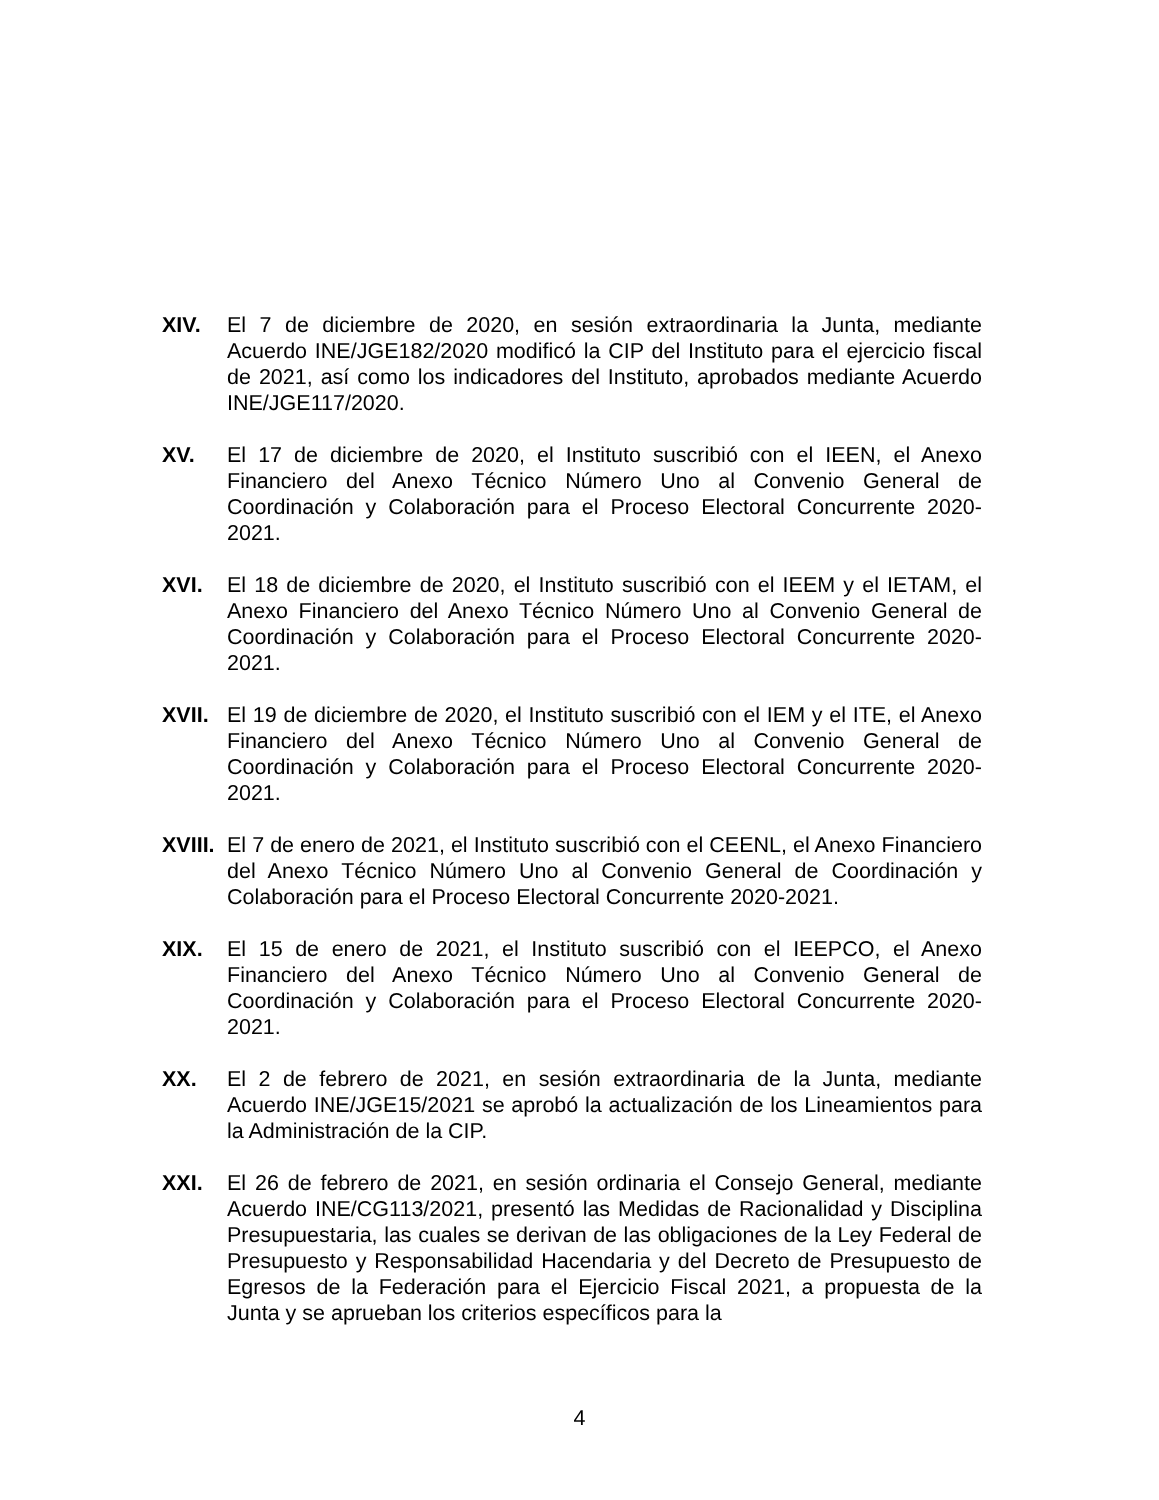XIV. El 7 de diciembre de 2020, en sesión extraordinaria la Junta, mediante Acuerdo INE/JGE182/2020 modificó la CIP del Instituto para el ejercicio fiscal de 2021, así como los indicadores del Instituto, aprobados mediante Acuerdo INE/JGE117/2020.
XV. El 17 de diciembre de 2020, el Instituto suscribió con el IEEN, el Anexo Financiero del Anexo Técnico Número Uno al Convenio General de Coordinación y Colaboración para el Proceso Electoral Concurrente 2020-2021.
XVI. El 18 de diciembre de 2020, el Instituto suscribió con el IEEM y el IETAM, el Anexo Financiero del Anexo Técnico Número Uno al Convenio General de Coordinación y Colaboración para el Proceso Electoral Concurrente 2020-2021.
XVII. El 19 de diciembre de 2020, el Instituto suscribió con el IEM y el ITE, el Anexo Financiero del Anexo Técnico Número Uno al Convenio General de Coordinación y Colaboración para el Proceso Electoral Concurrente 2020-2021.
XVIII.
El 7 de enero de 2021, el Instituto suscribió con el CEENL, el Anexo Financiero del Anexo Técnico Número Uno al Convenio General de Coordinación y Colaboración para el Proceso Electoral Concurrente 2020-2021.
XIX. El 15 de enero de 2021, el Instituto suscribió con el IEEPCO, el Anexo Financiero del Anexo Técnico Número Uno al Convenio General de Coordinación y Colaboración para el Proceso Electoral Concurrente 2020-2021.
XX. El 2 de febrero de 2021, en sesión extraordinaria de la Junta, mediante Acuerdo INE/JGE15/2021 se aprobó la actualización de los Lineamientos para la Administración de la CIP.
XXI. El 26 de febrero de 2021, en sesión ordinaria el Consejo General, mediante Acuerdo INE/CG113/2021, presentó las Medidas de Racionalidad y Disciplina Presupuestaria, las cuales se derivan de las obligaciones de la Ley Federal de Presupuesto y Responsabilidad Hacendaria y del Decreto de Presupuesto de Egresos de la Federación para el Ejercicio Fiscal 2021, a propuesta de la Junta y se aprueban los criterios específicos para la
4